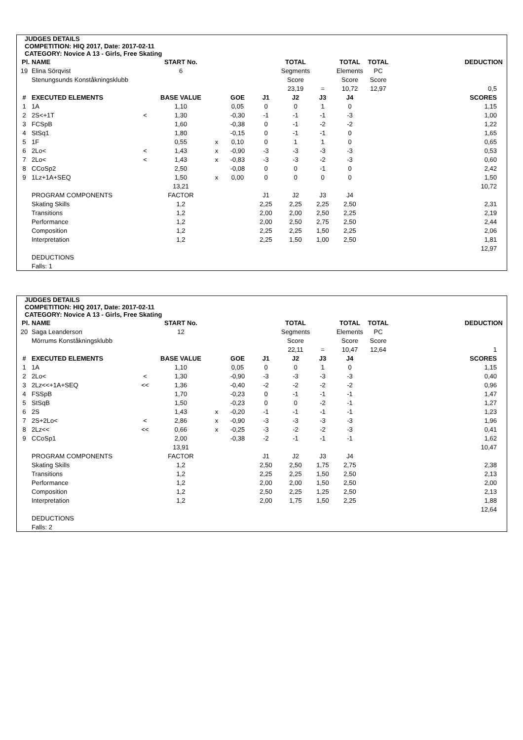JUDGES DETAILS
COMPETITION: HIQ 2017, Date: 2017-02-11
CATEGORY: Novice A 13 - Girls, Free Skating
| Pl. | NAME | | START No. | | | | TOTAL | | TOTAL | TOTAL | DEDUCTION |
| 19 | Elina Sörqvist | | 6 | | | | Segments | | Elements | PC | |
| | Stenungsunds Konståkningsklubb | | | | | | Score | | Score | Score | |
| | | | | | | | 23,19 | = | 10,72 | 12,97 | 0,5 |
| # | EXECUTED ELEMENTS | | BASE VALUE | | GOE | J1 | J2 | J3 | J4 | | SCORES |
| 1 | 1A | | 1,10 | | 0,05 | 0 | 0 | 1 | 0 | | 1,15 |
| 2 | 2S<+1T | < | 1,30 | | -0,30 | -1 | -1 | -1 | -3 | | 1,00 |
| 3 | FCSpB | | 1,60 | | -0,38 | 0 | -1 | -2 | -2 | | 1,22 |
| 4 | StSq1 | | 1,80 | | -0,15 | 0 | -1 | -1 | 0 | | 1,65 |
| 5 | 1F | | 0,55 | x | 0,10 | 0 | 1 | 1 | 0 | | 0,65 |
| 6 | 2Lo< | < | 1,43 | x | -0,90 | -3 | -3 | -3 | -3 | | 0,53 |
| 7 | 2Lo< | < | 1,43 | x | -0,83 | -3 | -3 | -2 | -3 | | 0,60 |
| 8 | CCoSp2 | | 2,50 | | -0,08 | 0 | 0 | -1 | 0 | | 2,42 |
| 9 | 1Lz+1A+SEQ | | 1,50 | x | 0,00 | 0 | 0 | 0 | 0 | | 1,50 |
| | | | 13,21 | | | | | | | | 10,72 |
| | PROGRAM COMPONENTS | | FACTOR | | | J1 | J2 | J3 | J4 | | |
| | Skating Skills | | 1,2 | | | 2,25 | 2,25 | 2,25 | 2,50 | | 2,31 |
| | Transitions | | 1,2 | | | 2,00 | 2,00 | 2,50 | 2,25 | | 2,19 |
| | Performance | | 1,2 | | | 2,00 | 2,50 | 2,75 | 2,50 | | 2,44 |
| | Composition | | 1,2 | | | 2,25 | 2,25 | 1,50 | 2,25 | | 2,06 |
| | Interpretation | | 1,2 | | | 2,25 | 1,50 | 1,00 | 2,50 | | 1,81 |
| | | | | | | | | | | | 12,97 |
| | DEDUCTIONS | | | | | | | | | | |
| | Falls: 1 | | | | | | | | | | |
JUDGES DETAILS
COMPETITION: HIQ 2017, Date: 2017-02-11
CATEGORY: Novice A 13 - Girls, Free Skating
| Pl. | NAME | | START No. | | | | TOTAL | | TOTAL | TOTAL | DEDUCTION |
| 20 | Saga Leanderson | | 12 | | | | Segments | | Elements | PC | |
| | Mörrums Konståkningsklubb | | | | | | Score | | Score | Score | |
| | | | | | | | 22,11 | = | 10,47 | 12,64 | 1 |
| # | EXECUTED ELEMENTS | | BASE VALUE | | GOE | J1 | J2 | J3 | J4 | | SCORES |
| 1 | 1A | | 1,10 | | 0,05 | 0 | 0 | 1 | 0 | | 1,15 |
| 2 | 2Lo< | < | 1,30 | | -0,90 | -3 | -3 | -3 | -3 | | 0,40 |
| 3 | 2Lz<<+1A+SEQ | << | 1,36 | | -0,40 | -2 | -2 | -2 | -2 | | 0,96 |
| 4 | FSSpB | | 1,70 | | -0,23 | 0 | -1 | -1 | -1 | | 1,47 |
| 5 | StSqB | | 1,50 | | -0,23 | 0 | 0 | -2 | -1 | | 1,27 |
| 6 | 2S | | 1,43 | x | -0,20 | -1 | -1 | -1 | -1 | | 1,23 |
| 7 | 2S+2Lo< | < | 2,86 | x | -0,90 | -3 | -3 | -3 | -3 | | 1,96 |
| 8 | 2Lz<< | << | 0,66 | x | -0,25 | -3 | -2 | -2 | -3 | | 0,41 |
| 9 | CCoSp1 | | 2,00 | | -0,38 | -2 | -1 | -1 | -1 | | 1,62 |
| | | | 13,91 | | | | | | | | 10,47 |
| | PROGRAM COMPONENTS | | FACTOR | | | J1 | J2 | J3 | J4 | | |
| | Skating Skills | | 1,2 | | | 2,50 | 2,50 | 1,75 | 2,75 | | 2,38 |
| | Transitions | | 1,2 | | | 2,25 | 2,25 | 1,50 | 2,50 | | 2,13 |
| | Performance | | 1,2 | | | 2,00 | 2,00 | 1,50 | 2,50 | | 2,00 |
| | Composition | | 1,2 | | | 2,50 | 2,25 | 1,25 | 2,50 | | 2,13 |
| | Interpretation | | 1,2 | | | 2,00 | 1,75 | 1,50 | 2,25 | | 1,88 |
| | | | | | | | | | | | 12,64 |
| | DEDUCTIONS | | | | | | | | | | |
| | Falls: 2 | | | | | | | | | | |